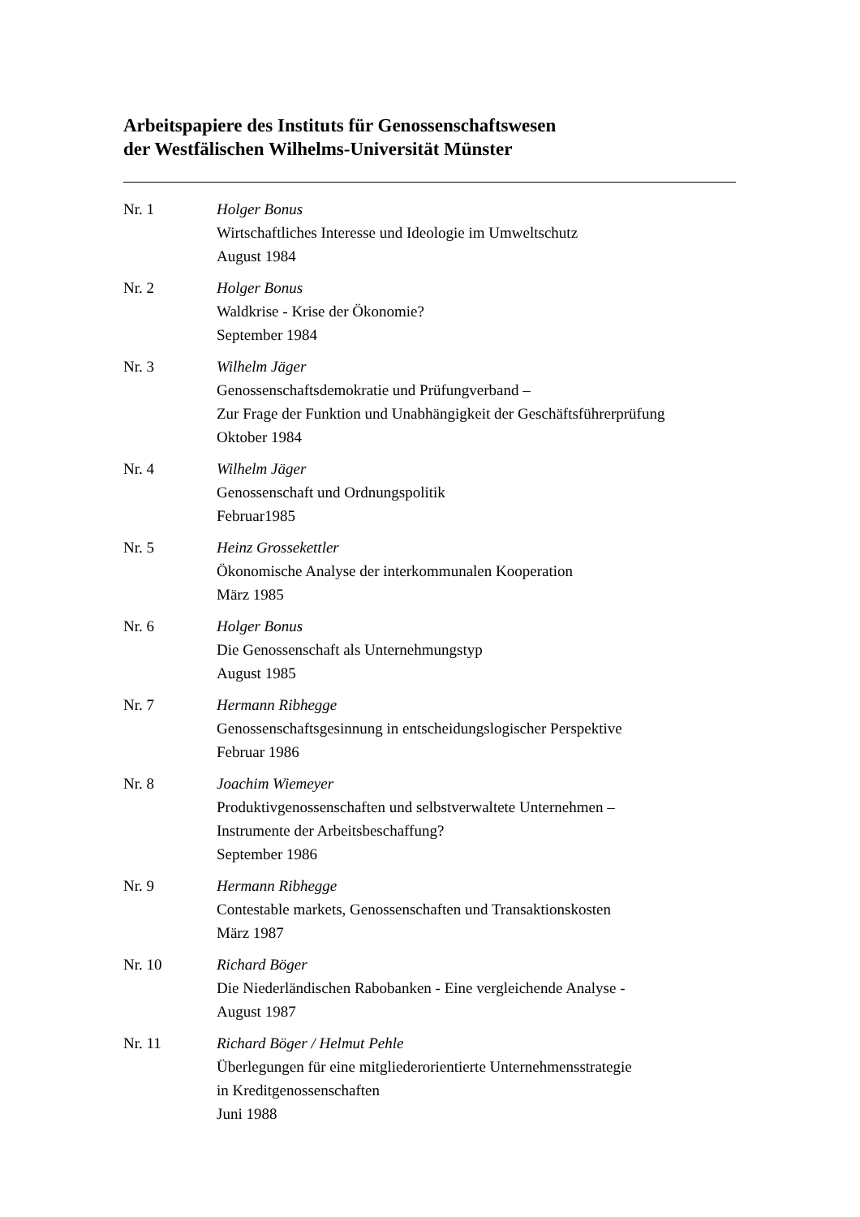Arbeitspapiere des Instituts für Genossenschaftswesen
der Westfälischen Wilhelms-Universität Münster
Nr. 1 Holger Bonus
Wirtschaftliches Interesse und Ideologie im Umweltschutz
August 1984
Nr. 2 Holger Bonus
Waldkrise - Krise der Ökonomie?
September 1984
Nr. 3 Wilhelm Jäger
Genossenschaftsdemokratie und Prüfungverband –
Zur Frage der Funktion und Unabhängigkeit der Geschäftsführerprüfung
Oktober 1984
Nr. 4 Wilhelm Jäger
Genossenschaft und Ordnungspolitik
Februar1985
Nr. 5 Heinz Grossekettler
Ökonomische Analyse der interkommunalen Kooperation
März 1985
Nr. 6 Holger Bonus
Die Genossenschaft als Unternehmungstyp
August 1985
Nr. 7 Hermann Ribhegge
Genossenschaftsgesinnung in entscheidungslogischer Perspektive
Februar 1986
Nr. 8 Joachim Wiemeyer
Produktivgenossenschaften und selbstverwaltete Unternehmen –
Instrumente der Arbeitsbeschaffung?
September 1986
Nr. 9 Hermann Ribhegge
Contestable markets, Genossenschaften und Transaktionskosten
März 1987
Nr. 10 Richard Böger
Die Niederländischen Rabobanken - Eine vergleichende Analyse -
August 1987
Nr. 11 Richard Böger / Helmut Pehle
Überlegungen für eine mitgliederorientierte Unternehmensstrategie
in Kreditgenossenschaften
Juni 1988